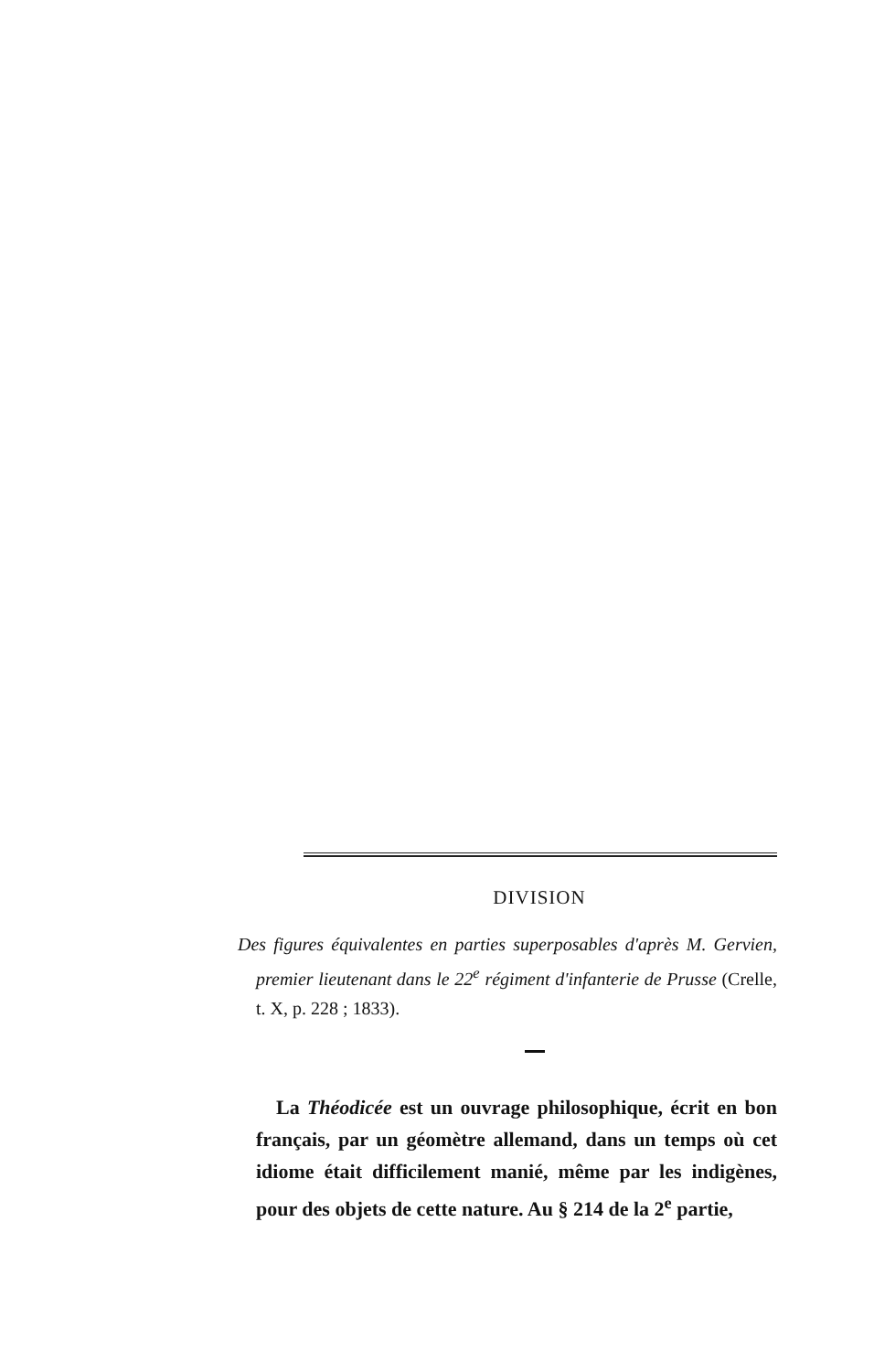DIVISION
Des figures équivalentes en parties superposables d'après M. Gervien, premier lieutenant dans le 22<sup>e</sup> régiment d'infanterie de Prusse (Crelle, t. X, p. 228 ; 1833).
La Théodicée est un ouvrage philosophique, écrit en bon français, par un géomètre allemand, dans un temps où cet idiome était difficilement manié, même par les indigènes, pour des objets de cette nature. Au § 214 de la 2<sup>e</sup> partie,